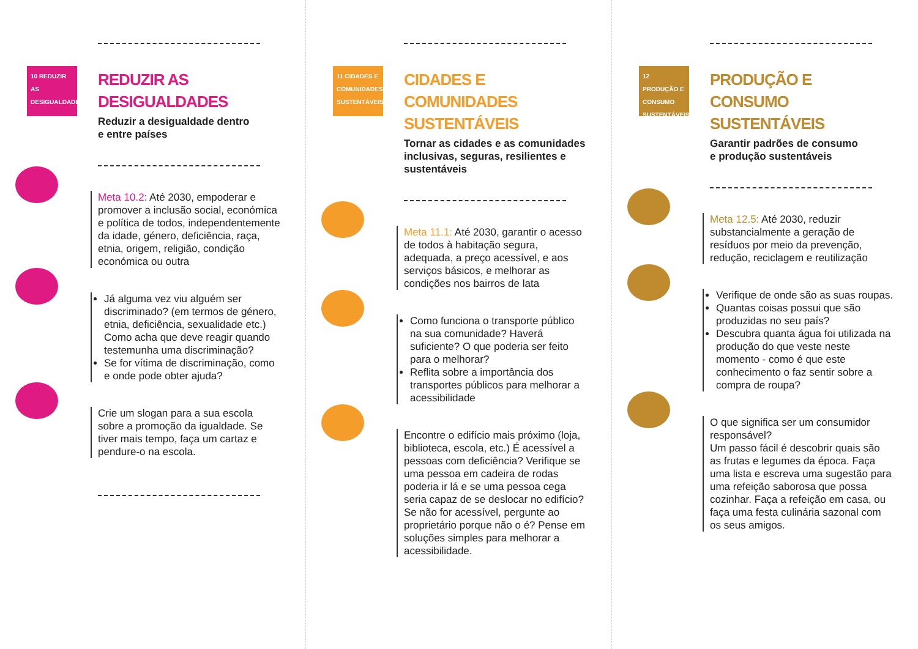10 REDUZIR AS DESIGUALDADES
REDUZIR AS DESIGUALDADES
Reduzir a desigualdade dentro
e entre países
Meta 10.2: Até 2030, empoderar e promover a inclusão social, económica e política de todos, independentemente da idade, género, deficiência, raça, etnia, origem, religião, condição económica ou outra
Já alguma vez viu alguém ser discriminado? (em termos de género, etnia, deficiência, sexualidade etc.) Como acha que deve reagir quando testemunha uma discriminação?
Se for vítima de discriminação, como e onde pode obter ajuda?
Crie um slogan para a sua escola sobre a promoção da igualdade. Se tiver mais tempo, faça um cartaz e pendure-o na escola.
11 CIDADES E COMUNIDADES SUSTENTÁVEIS
CIDADES E COMUNIDADES SUSTENTÁVEIS
Tornar as cidades e as comunidades inclusivas, seguras, resilientes e sustentáveis
Meta 11.1: Até 2030, garantir o acesso de todos à habitação segura, adequada, a preço acessível, e aos serviços básicos, e melhorar as condições nos bairros de lata
Como funciona o transporte público na sua comunidade? Haverá suficiente? O que poderia ser feito para o melhorar?
Reflita sobre a importância dos transportes públicos para melhorar a acessibilidade
Encontre o edifício mais próximo (loja, biblioteca, escola, etc.) É acessível a pessoas com deficiência? Verifique se uma pessoa em cadeira de rodas poderia ir lá e se uma pessoa cega seria capaz de se deslocar no edifício? Se não for acessível, pergunte ao proprietário porque não o é? Pense em soluções simples para melhorar a acessibilidade.
12 PRODUÇÃO E CONSUMO SUSTENTÁVEIS
PRODUÇÃO E CONSUMO SUSTENTÁVEIS
Garantir padrões de consumo
e produção sustentáveis
Meta 12.5: Até 2030, reduzir substancialmente a geração de resíduos por meio da prevenção, redução, reciclagem e reutilização
Verifique de onde são as suas roupas.
Quantas coisas possui que são produzidas no seu país?
Descubra quanta água foi utilizada na produção do que veste neste momento - como é que este conhecimento o faz sentir sobre a compra de roupa?
O que significa ser um consumidor responsável?
Um passo fácil é descobrir quais são as frutas e legumes da época. Faça uma lista e escreva uma sugestão para uma refeição saborosa que possa cozinhar. Faça a refeição em casa, ou faça uma festa culinária sazonal com os seus amigos.